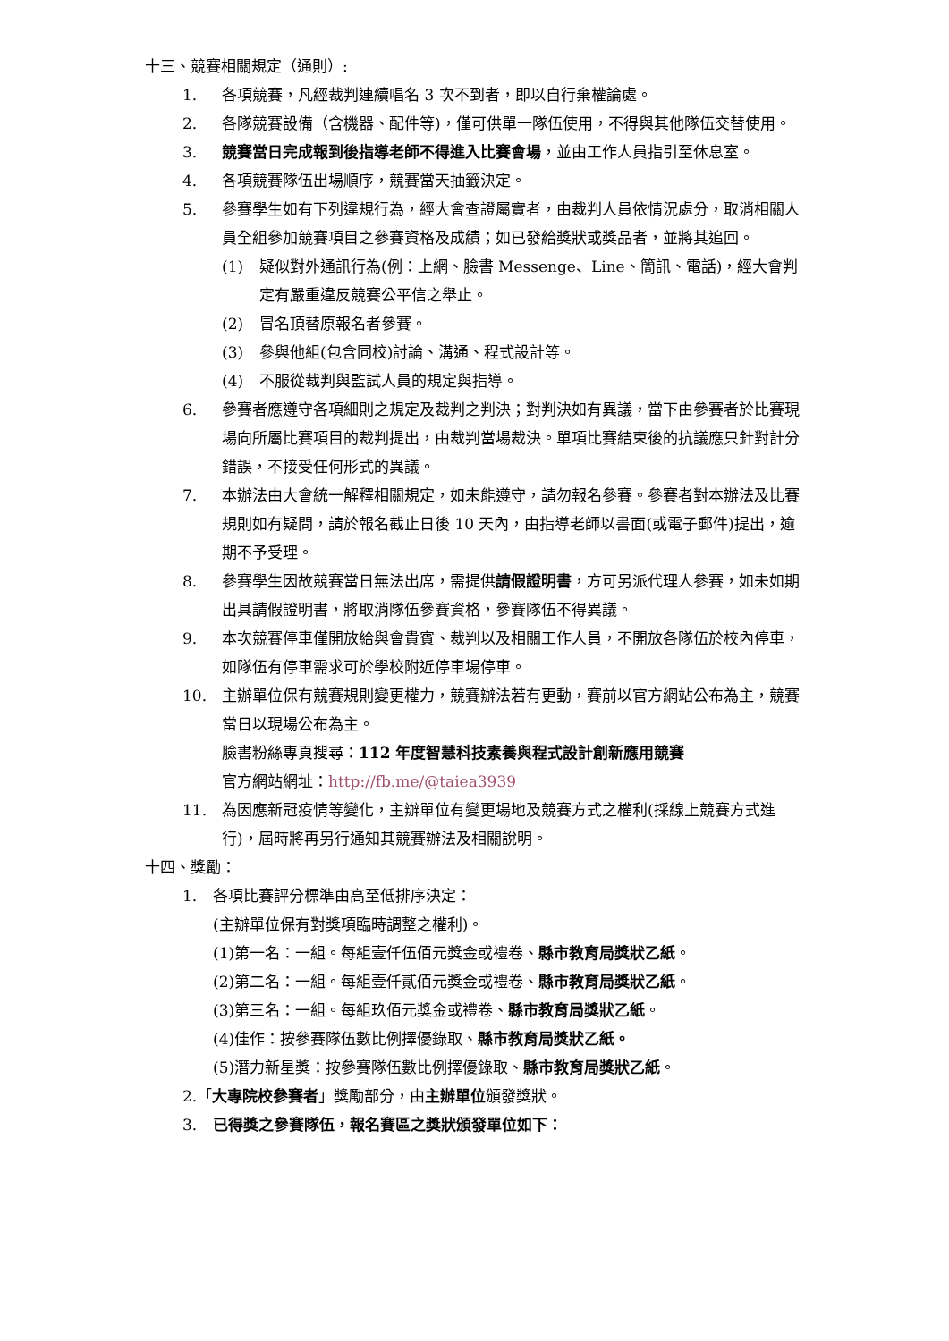十三、競賽相關規定（通則）:
1. 各項競賽，凡經裁判連續唱名 3 次不到者，即以自行棄權論處。
2. 各隊競賽設備（含機器、配件等)，僅可供單一隊伍使用，不得與其他隊伍交替使用。
3. 競賽當日完成報到後指導老師不得進入比賽會場，並由工作人員指引至休息室。
4. 各項競賽隊伍出場順序，競賽當天抽籤決定。
5. 參賽學生如有下列違規行為，經大會查證屬實者，由裁判人員依情況處分，取消相關人員全組參加競賽項目之參賽資格及成績；如已發給獎狀或獎品者，並將其追回。
(1) 疑似對外通訊行為(例：上網、臉書 Messenge、Line、簡訊、電話)，經大會判定有嚴重違反競賽公平信之舉止。
(2) 冒名頂替原報名者參賽。
(3) 參與他組(包含同校)討論、溝通、程式設計等。
(4) 不服從裁判與監試人員的規定與指導。
6. 參賽者應遵守各項細則之規定及裁判之判決；對判決如有異議，當下由參賽者於比賽現場向所屬比賽項目的裁判提出，由裁判當場裁決。單項比賽結束後的抗議應只針對計分錯誤，不接受任何形式的異議。
7. 本辦法由大會統一解釋相關規定，如未能遵守，請勿報名參賽。參賽者對本辦法及比賽規則如有疑問，請於報名截止日後 10 天內，由指導老師以書面(或電子郵件)提出，逾期不予受理。
8. 參賽學生因故競賽當日無法出席，需提供請假證明書，方可另派代理人參賽，如未如期出具請假證明書，將取消隊伍參賽資格，參賽隊伍不得異議。
9. 本次競賽停車僅開放給與會貴賓、裁判以及相關工作人員，不開放各隊伍於校內停車，如隊伍有停車需求可於學校附近停車場停車。
10. 主辦單位保有競賽規則變更權力，競賽辦法若有更動，賽前以官方網站公布為主，競賽當日以現場公布為主。
臉書粉絲專頁搜尋：112 年度智慧科技素養與程式設計創新應用競賽
官方網站網址：http://fb.me/@taiea3939
11. 為因應新冠疫情等變化，主辦單位有變更場地及競賽方式之權利(採線上競賽方式進行)，屆時將再另行通知其競賽辦法及相關說明。
十四、獎勵：
1. 各項比賽評分標準由高至低排序決定：
(主辦單位保有對獎項臨時調整之權利)。
(1)第一名：一組。每組壹仟伍佰元獎金或禮卷、縣市教育局獎狀乙紙。
(2)第二名：一組。每組壹仟貳佰元獎金或禮卷、縣市教育局獎狀乙紙。
(3)第三名：一組。每組玖佰元獎金或禮卷、縣市教育局獎狀乙紙。
(4)佳作：按參賽隊伍數比例擇優錄取、縣市教育局獎狀乙紙。
(5)潛力新星獎：按參賽隊伍數比例擇優錄取、縣市教育局獎狀乙紙。
2.「大專院校參賽者」獎勵部分，由主辦單位頒發獎狀。
3. 已得獎之參賽隊伍，報名賽區之獎狀頒發單位如下：